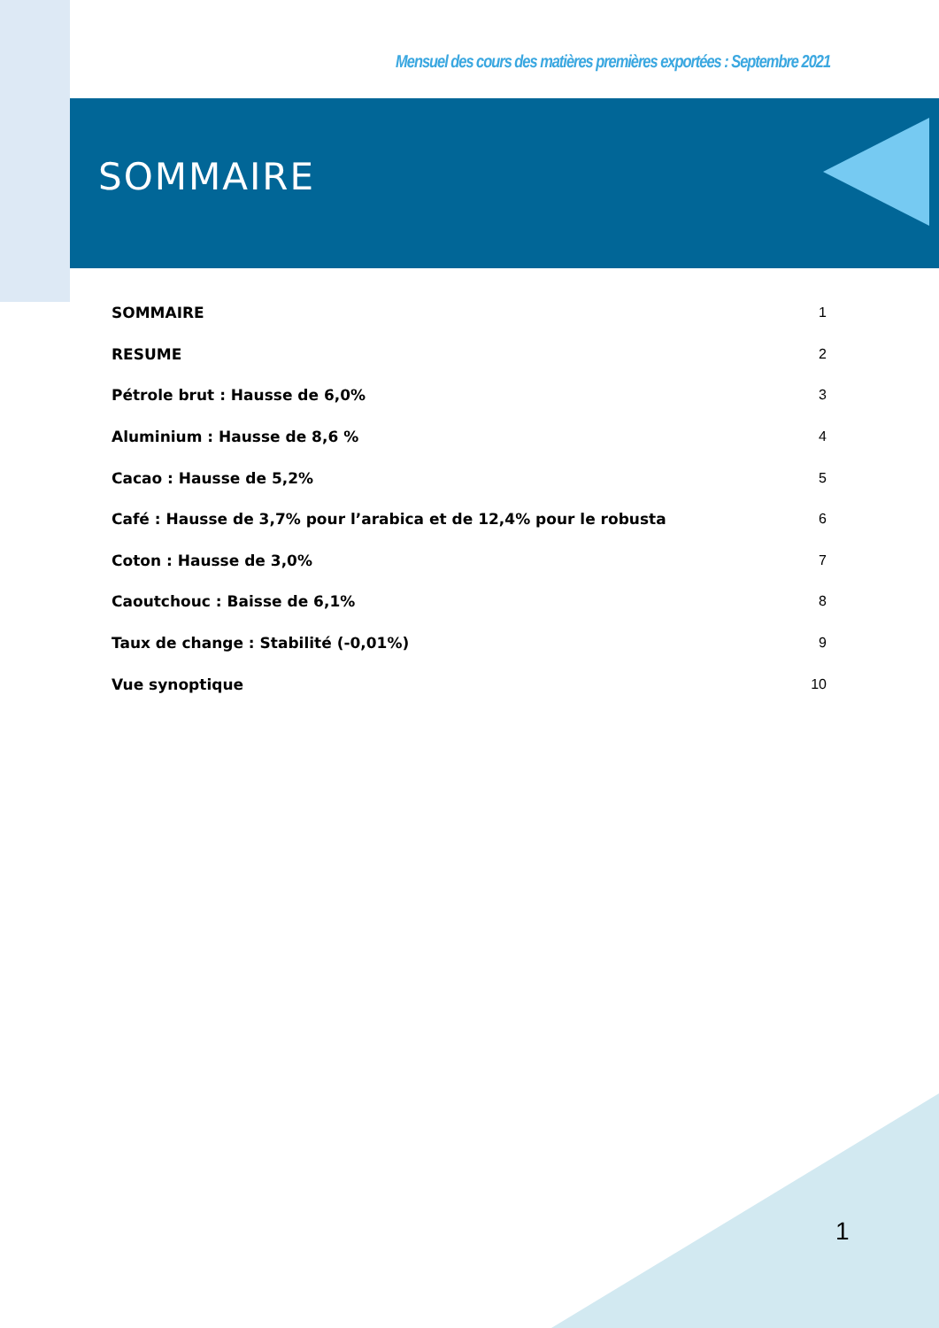Mensuel des cours des matières premières exportées : Septembre 2021
SOMMAIRE
SOMMAIRE 1
RESUME 2
Pétrole brut : Hausse de 6,0% 3
Aluminium : Hausse de 8,6 % 4
Cacao : Hausse de 5,2% 5
Café : Hausse de 3,7% pour l’arabica et de 12,4% pour le robusta 6
Coton : Hausse de 3,0% 7
Caoutchouc : Baisse de 6,1% 8
Taux de change : Stabilité (-0,01%) 9
Vue synoptique 10
1